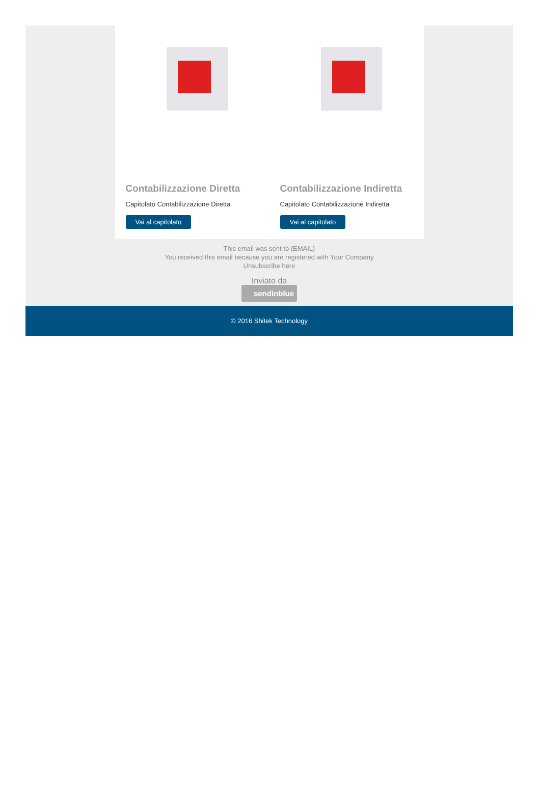Contabilizzazione Diretta
Capitolato Contabilizzazione Diretta
Vai al capitolato
Contabilizzazione Indiretta
Capitolato Contabilizzazione Indiretta
Vai al capitolato
This email was sent to {EMAIL}
You received this email because you are registered with Your Company
Unsubscribe here
Inviato da
sendinblue
© 2016 Shitek Technology